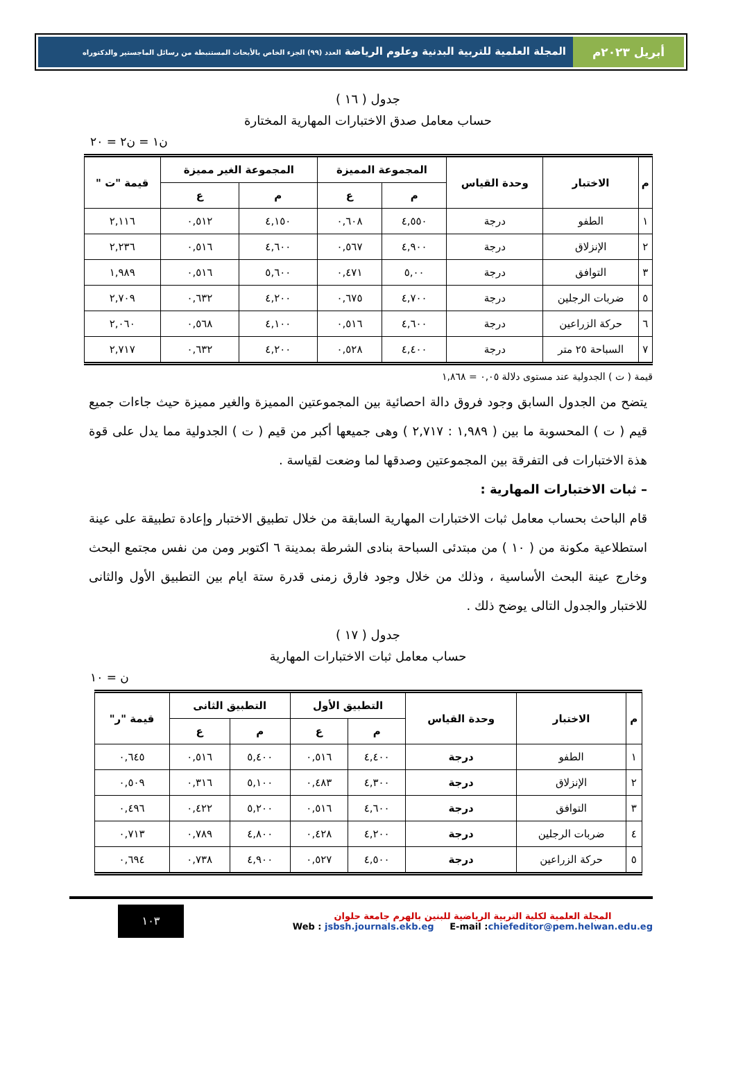أبريل ٢٠٢٣م المجلة العلمية للتربية البدنية وعلوم الرياضة العدد (٩٩) الجزء الخاص بالأبحاث المستنبطة من رسائل الماجستير والدكتوراه
جدول ( ١٦ )
حساب معامل صدق الاختبارات المهارية المختارة
ن١ = ن٢ = ٢٠
| م | الاختبار | وحدة القياس | المجموعة المميزة | | المجموعة الغير مميزة | | قيمة "ت " |
| --- | --- | --- | --- | --- | --- | --- | --- |
| | | | م | ع | م | ع | |
| ١ | الطفو | درجة | ٤,٥٥٠ | ٠,٦٠٨ | ٤,١٥٠ | ٠,٥١٢ | ٢,١١٦ |
| ٢ | الإنزلاق | درجة | ٤,٩٠٠ | ٠,٥٦٧ | ٤,٦٠٠ | ٠,٥١٦ | ٢,٢٣٦ |
| ٣ | التوافق | درجة | ٥,٠٠ | ٠,٤٧١ | ٥,٦٠٠ | ٠,٥١٦ | ١,٩٨٩ |
| ٥ | ضربات الرجلين | درجة | ٤,٧٠٠ | ٠,٦٧٥ | ٤,٢٠٠ | ٠,٦٣٢ | ٢,٧٠٩ |
| ٦ | حركة الزراعين | درجة | ٤,٦٠٠ | ٠,٥١٦ | ٤,١٠٠ | ٠,٥٦٨ | ٢,٠٦٠ |
| ٧ | السباحة ٢٥ متر | درجة | ٤,٤٠٠ | ٠,٥٢٨ | ٤,٢٠٠ | ٠,٦٣٢ | ٢,٧١٧ |
قيمة ( ت ) الجدولية عند مستوى دلالة ٠,٠٥ = ١,٨٦٨
يتضح من الجدول السابق وجود فروق دالة احصائية بين المجموعتين المميزة والغير مميزة حيث جاءات جميع قيم ( ت ) المحسوبة ما بين ( ١,٩٨٩ : ٢,٧١٧ ) وهى جميعها أكبر من قيم ( ت ) الجدولية مما يدل على قوة هذة الاختبارات فى التفرقة بين المجموعتين وصدقها لما وضعت لقياسة .
– ثبات الاختبارات المهارية :
قام الباحث بحساب معامل ثبات الاختبارات المهارية السابقة من خلال تطبيق الاختبار وإعادة تطبيقة على عينة استطلاعية مكونة من ( ١٠ ) من مبتدئى السباحة بنادى الشرطة بمدينة ٦ اكتوبر ومن من نفس مجتمع البحث وخارج عينة البحث الأساسية ، وذلك من خلال وجود فارق زمنى قدرة ستة ايام بين التطبيق الأول والثانى للاختبار والجدول التالى يوضح ذلك .
جدول ( ١٧ )
حساب معامل ثبات الاختبارات المهارية
ن = ١٠
| م | الاختبار | وحدة القياس | التطبيق الأول | | التطبيق الثانى | | قيمة "ر" |
| --- | --- | --- | --- | --- | --- | --- | --- |
| | | | م | ع | م | ع | |
| ١ | الطفو | درجة | ٤,٤٠٠ | ٠,٥١٦ | ٥,٤٠٠ | ٠,٥١٦ | ٠,٦٤٥ |
| ٢ | الإنزلاق | درجة | ٤,٣٠٠ | ٠,٤٨٣ | ٥,١٠٠ | ٠,٣١٦ | ٠,٥٠٩ |
| ٣ | التوافق | درجة | ٤,٦٠٠ | ٠,٥١٦ | ٥,٢٠٠ | ٠,٤٢٢ | ٠,٤٩٦ |
| ٤ | ضربات الرجلين | درجة | ٤,٢٠٠ | ٠,٤٢٨ | ٤,٨٠٠ | ٠,٧٨٩ | ٠,٧١٣ |
| ٥ | حركة الزراعين | درجة | ٤,٥٠٠ | ٠,٥٢٧ | ٤,٩٠٠ | ٠,٧٣٨ | ٠,٦٩٤ |
المجلة العلمية لكلية التربية الرياضية للبنين بالهرم جامعة حلوان
Web : jsbsh.journals.ekb.eg E-mail :chiefeditor@pem.helwan.edu.eg
١٠٣